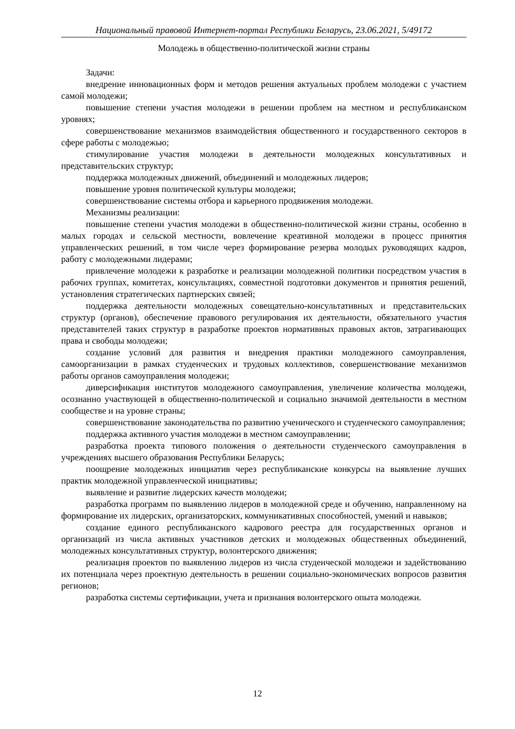Национальный правовой Интернет-портал Республики Беларусь, 23.06.2021, 5/49172
Молодежь в общественно-политической жизни страны
Задачи:
внедрение инновационных форм и методов решения актуальных проблем молодежи с участием самой молодежи;
повышение степени участия молодежи в решении проблем на местном и республиканском уровнях;
совершенствование механизмов взаимодействия общественного и государственного секторов в сфере работы с молодежью;
стимулирование участия молодежи в деятельности молодежных консультативных и представительских структур;
поддержка молодежных движений, объединений и молодежных лидеров;
повышение уровня политической культуры молодежи;
совершенствование системы отбора и карьерного продвижения молодежи.
Механизмы реализации:
повышение степени участия молодежи в общественно-политической жизни страны, особенно в малых городах и сельской местности, вовлечение креативной молодежи в процесс принятия управленческих решений, в том числе через формирование резерва молодых руководящих кадров, работу с молодежными лидерами;
привлечение молодежи к разработке и реализации молодежной политики посредством участия в рабочих группах, комитетах, консультациях, совместной подготовки документов и принятия решений, установления стратегических партнерских связей;
поддержка деятельности молодежных совещательно-консультативных и представительских структур (органов), обеспечение правового регулирования их деятельности, обязательного участия представителей таких структур в разработке проектов нормативных правовых актов, затрагивающих права и свободы молодежи;
создание условий для развития и внедрения практики молодежного самоуправления, самоорганизации в рамках студенческих и трудовых коллективов, совершенствование механизмов работы органов самоуправления молодежи;
диверсификация институтов молодежного самоуправления, увеличение количества молодежи, осознанно участвующей в общественно-политической и социально значимой деятельности в местном сообществе и на уровне страны;
совершенствование законодательства по развитию ученического и студенческого самоуправления;
поддержка активного участия молодежи в местном самоуправлении;
разработка проекта типового положения о деятельности студенческого самоуправления в учреждениях высшего образования Республики Беларусь;
поощрение молодежных инициатив через республиканские конкурсы на выявление лучших практик молодежной управленческой инициативы;
выявление и развитие лидерских качеств молодежи;
разработка программ по выявлению лидеров в молодежной среде и обучению, направленному на формирование их лидерских, организаторских, коммуникативных способностей, умений и навыков;
создание единого республиканского кадрового реестра для государственных органов и организаций из числа активных участников детских и молодежных общественных объединений, молодежных консультативных структур, волонтерского движения;
реализация проектов по выявлению лидеров из числа студенческой молодежи и задействованию их потенциала через проектную деятельность в решении социально-экономических вопросов развития регионов;
разработка системы сертификации, учета и признания волонтерского опыта молодежи.
12